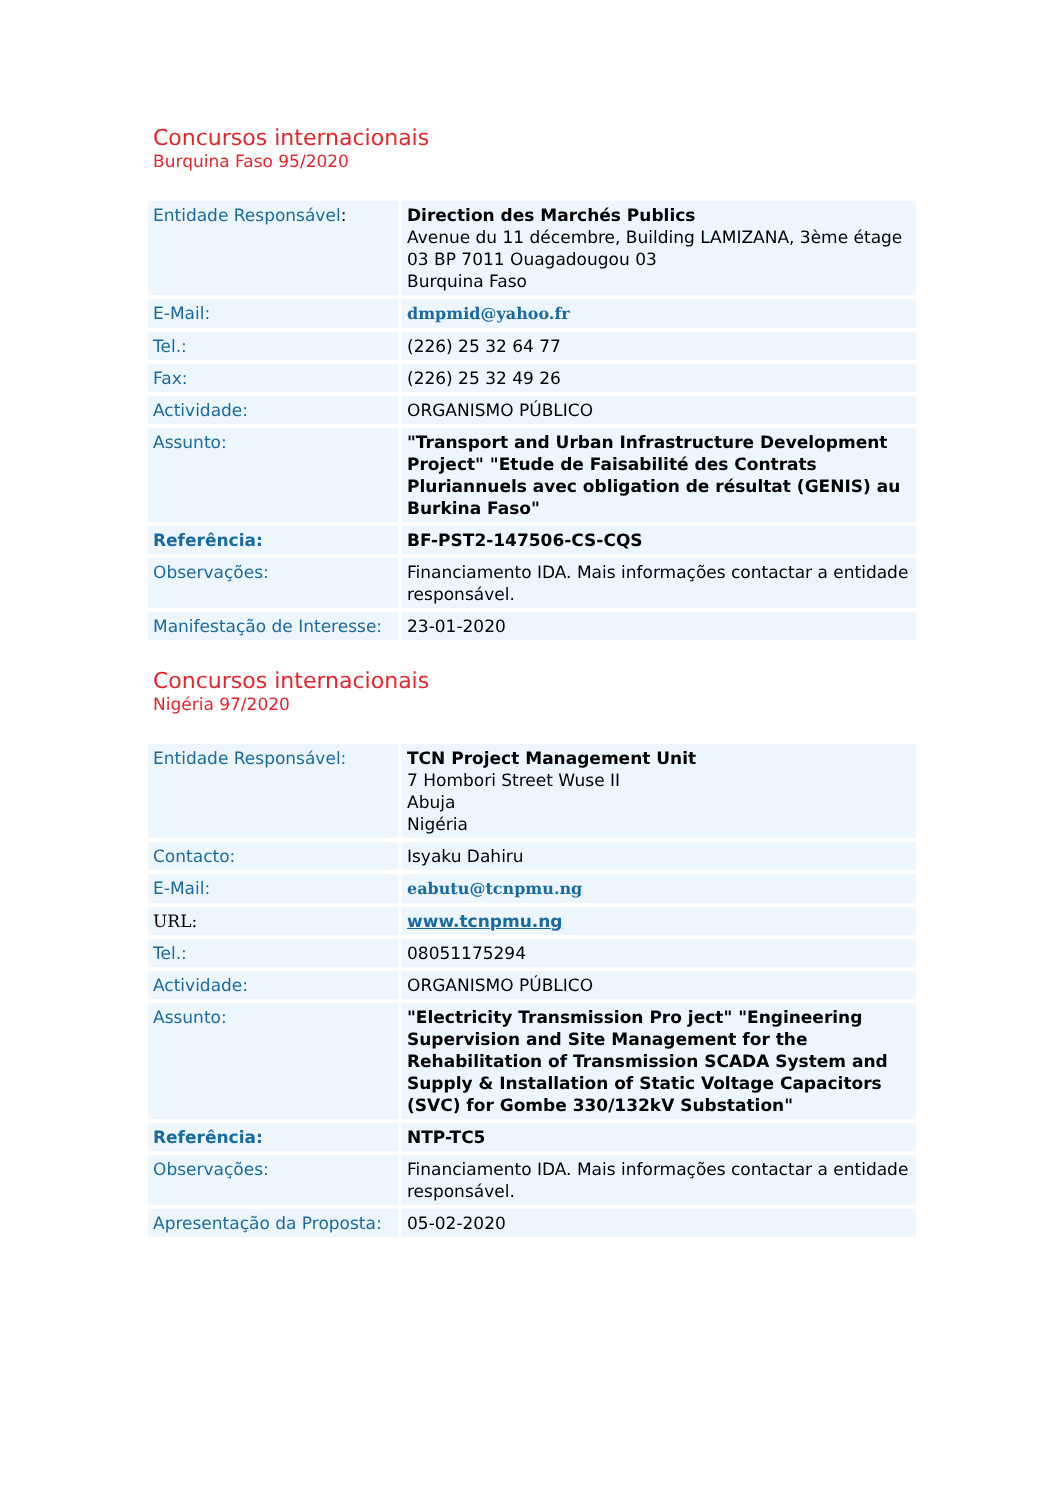Concursos internacionais
Burquina Faso 95/2020
| Entidade Responsável : | Direction des Marchés Publics Avenue du 11 décembre, Building LAMIZANA, 3ème étage 03 BP 7011 Ouagadougou 03 Burquina Faso |
| E-Mail: | dmpmid@yahoo.fr |
| Tel.: | (226) 25 32 64 77 |
| Fax: | (226) 25 32 49 26 |
| Actividade: | ORGANISMO PÚBLICO |
| Assunto: | "Transport and Urban Infrastructure Development Project" "Etude de Faisabilité des Contrats Pluriannuels avec obligation de résultat (GENIS) au Burkina Faso" |
| Referência: | BF-PST2-147506-CS-CQS |
| Observações: | Financiamento IDA. Mais informações contactar a entidade responsável. |
| Manifestação de Interesse: | 23-01-2020 |
Concursos internacionais
Nigéria 97/2020
| Entidade Responsável: | TCN Project Management Unit 7 Hombori Street Wuse II Abuja Nigéria |
| Contacto: | Isyaku Dahiru |
| E-Mail: | eabutu@tcnpmu.ng |
| URL: | www.tcnpmu.ng |
| Tel.: | 08051175294 |
| Actividade: | ORGANISMO PÚBLICO |
| Assunto: | "Electricity Transmission Pro ject" "Engineering Supervision and Site Management for the Rehabilitation of Transmission SCADA System and Supply & Installation of Static Voltage Capacitors (SVC) for Gombe 330/132kV Substation" |
| Referência: | NTP-TC5 |
| Observações: | Financiamento IDA. Mais informações contactar a entidade responsável. |
| Apresentação da Proposta: | 05-02-2020 |